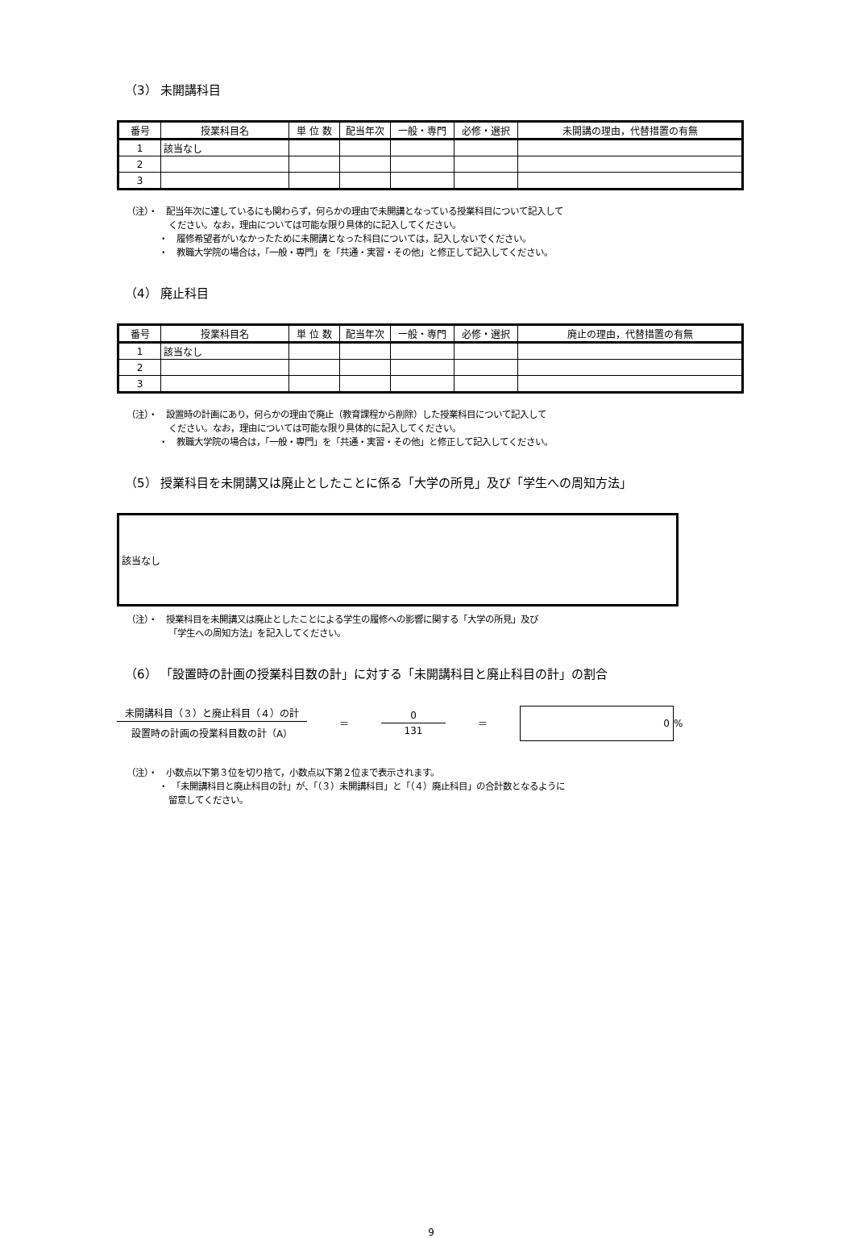（3） 未開講科目
| 番号 | 授業科目名 | 単 位 数 | 配当年次 | 一般・専門 | 必修・選択 | 未開講の理由，代替措置の有無 |
| --- | --- | --- | --- | --- | --- | --- |
| 1 | 該当なし | | | | | |
| 2 | | | | | | |
| 3 | | | | | | |
（注）・　配当年次に達しているにも関わらず，何らかの理由で未開講となっている授業科目について記入して
ください。なお，理由については可能な限り具体的に記入してください。
・　履修希望者がいなかったために未開講となった科目については，記入しないでください。
・　教職大学院の場合は，「一般・専門」を「共通・実習・その他」と修正して記入してください。
（4） 廃止科目
| 番号 | 授業科目名 | 単 位 数 | 配当年次 | 一般・専門 | 必修・選択 | 廃止の理由，代替措置の有無 |
| --- | --- | --- | --- | --- | --- | --- |
| 1 | 該当なし | | | | | |
| 2 | | | | | | |
| 3 | | | | | | |
（注）・　設置時の計画にあり，何らかの理由で廃止（教育課程から削除）した授業科目について記入して
ください。なお，理由については可能な限り具体的に記入してください。
・　教職大学院の場合は，「一般・専門」を「共通・実習・その他」と修正して記入してください。
（5） 授業科目を未開講又は廃止としたことに係る「大学の所見」及び「学生への周知方法」
該当なし
（注）・　授業科目を未開講又は廃止としたことによる学生の履修への影響に関する「大学の所見」及び
「学生への周知方法」を記入してください。
（6） 「設置時の計画の授業科目数の計」に対する「未開講科目と廃止科目の計」の割合
未開講科目（３）と廃止科目（４）の計
設置時の計画の授業科目数の計（A）
＝
0
131
＝
0
%
（注）・　小数点以下第３位を切り捨て，小数点以下第２位まで表示されます。
・　「未開講科目と廃止科目の計」が、「（３）未開講科目」と「（４）廃止科目」の合計数となるように
留意してください。
9